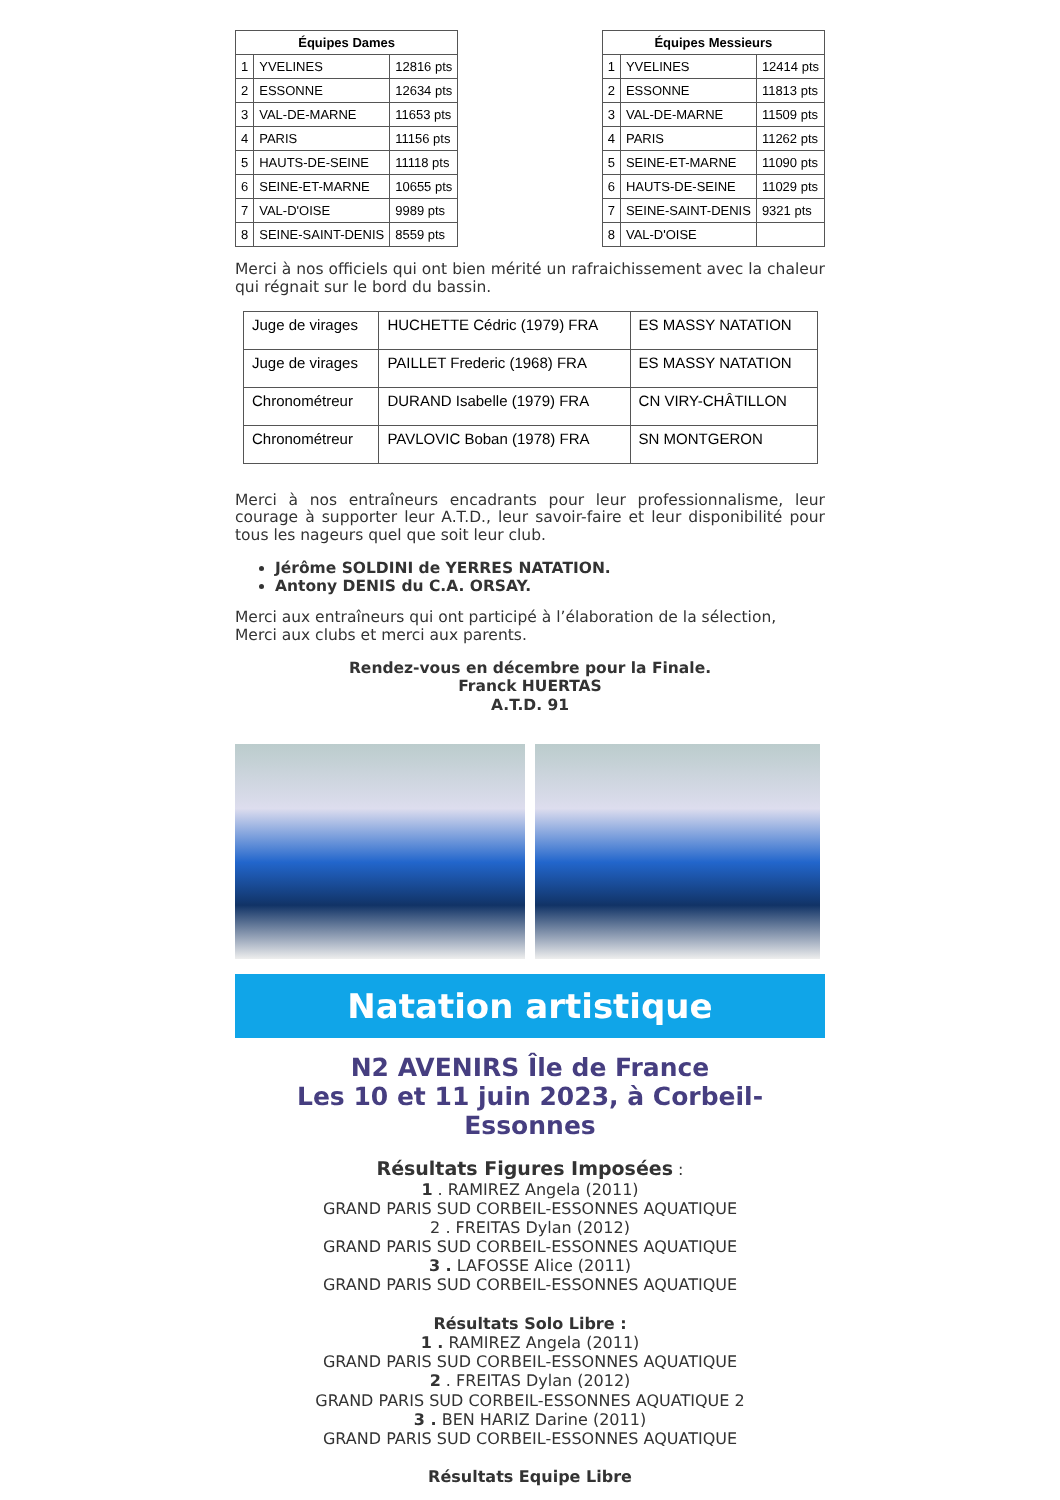| Équipes Dames | | |
| --- | --- | --- |
| 1 | YVELINES | 12816 pts |
| 2 | ESSONNE | 12634 pts |
| 3 | VAL-DE-MARNE | 11653 pts |
| 4 | PARIS | 11156 pts |
| 5 | HAUTS-DE-SEINE | 11118 pts |
| 6 | SEINE-ET-MARNE | 10655 pts |
| 7 | VAL-D'OISE | 9989 pts |
| 8 | SEINE-SAINT-DENIS | 8559 pts |
| Équipes Messieurs | | |
| --- | --- | --- |
| 1 | YVELINES | 12414 pts |
| 2 | ESSONNE | 11813 pts |
| 3 | VAL-DE-MARNE | 11509 pts |
| 4 | PARIS | 11262 pts |
| 5 | SEINE-ET-MARNE | 11090 pts |
| 6 | HAUTS-DE-SEINE | 11029 pts |
| 7 | SEINE-SAINT-DENIS | 9321 pts |
| 8 | VAL-D'OISE | |
Merci à nos officiels qui ont bien mérité un rafraichissement avec la chaleur qui régnait sur le bord du bassin.
| Juge de virages | HUCHETTE Cédric (1979) FRA | ES MASSY NATATION |
| Juge de virages | PAILLET Frederic (1968) FRA | ES MASSY NATATION |
| Chronométreur | DURAND Isabelle (1979) FRA | CN VIRY-CHÂTILLON |
| Chronométreur | PAVLOVIC Boban (1978) FRA | SN MONTGERON |
Merci à nos entraîneurs encadrants pour leur professionnalisme, leur courage à supporter leur A.T.D., leur savoir-faire et leur disponibilité pour tous les nageurs quel que soit leur club.
Jérôme SOLDINI de YERRES NATATION.
Antony DENIS du C.A. ORSAY.
Merci aux entraîneurs qui ont participé à l’élaboration de la sélection,
Merci aux clubs et merci aux parents.
Rendez-vous en décembre pour la Finale.
Franck HUERTAS
A.T.D. 91
Natation artistique
N2 AVENIRS Île de France
Les 10 et 11 juin 2023, à Corbeil-Essonnes
Résultats Figures Imposées :
1 . RAMIREZ Angela (2011)
GRAND PARIS SUD CORBEIL-ESSONNES AQUATIQUE
2 . FREITAS Dylan (2012)
GRAND PARIS SUD CORBEIL-ESSONNES AQUATIQUE
3 . LAFOSSE Alice (2011)
GRAND PARIS SUD CORBEIL-ESSONNES AQUATIQUE
Résultats Solo Libre :
1 . RAMIREZ Angela (2011)
GRAND PARIS SUD CORBEIL-ESSONNES AQUATIQUE
2 . FREITAS Dylan (2012)
GRAND PARIS SUD CORBEIL-ESSONNES AQUATIQUE 2
3 . BEN HARIZ Darine (2011)
GRAND PARIS SUD CORBEIL-ESSONNES AQUATIQUE
Résultats Equipe Libre